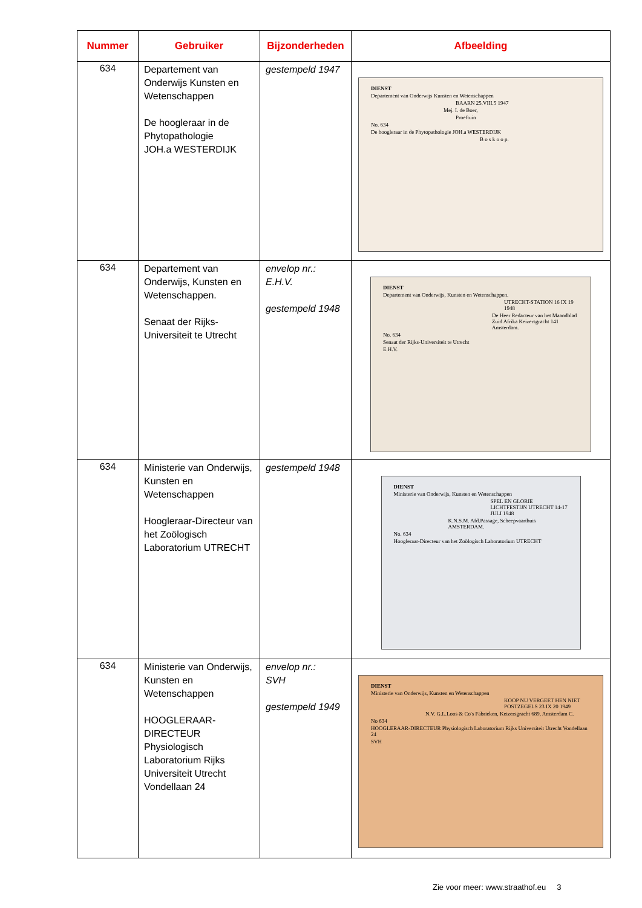| Nummer | Gebruiker | Bijzonderheden | Afbeelding |
| --- | --- | --- | --- |
| 634 | Departement van Onderwijs Kunsten en Wetenschappen De hoogleraar in de Phytopathologie JOH.a WESTERDIJK | gestempeld 1947 | DIENST Departement van Onderwijs Kunsten en Wetenschappen BAARN 25.VIII.5 1947 Mej. I. de Boer, Proeftuin No. 634 De hoogleraar in de Phytopathologie JOH.a WESTERDIJK B o s k o o p. |
| 634 | Departement van Onderwijs, Kunsten en Wetenschappen. Senaat der Rijks-Universiteit te Utrecht | envelop nr.: E.H.V. gestempeld 1948 | DIENST Departement van Onderwijs, Kunsten en Wetenschappen. UTRECHT-STATION 16 IX 19 1948 De Heer Redacteur van het Maandblad Zuid Afrika Keizersgracht 141 Amsterdam. No. 634 Senaat der Rijks-Universiteit te Utrecht E.H.V. |
| 634 | Ministerie van Onderwijs, Kunsten en Wetenschappen Hoogleraar-Directeur van het Zoölogisch Laboratorium UTRECHT | gestempeld 1948 | DIENST Ministerie van Onderwijs, Kunsten en Wetenschappen SPEL EN GLORIE LICHTFESTIJN UTRECHT 14-17 JULI 1948 K.N.S.M. Afd.Passage, Scheepvaarthuis AMSTERDAM. No. 634 Hoogleraar-Directeur van het Zoölogisch Laboratorium UTRECHT |
| 634 | Ministerie van Onderwijs, Kunsten en Wetenschappen HOOGLERAAR-DIRECTEUR Physiologisch Laboratorium Rijks Universiteit Utrecht Vondellaan 24 | envelop nr.: SVH gestempeld 1949 | DIENST Ministerie van Onderwijs, Kunsten en Wetenschappen KOOP NU VERGEET HEN NIET POSTZEGELS 23 IX 20 1949 N.V. G.L.Loos & Co's Fabrieken, Keizersgracht 689, Amsterdam C. No 634 HOOGLERAAR-DIRECTEUR Physiologisch Laboratorium Rijks Universiteit Utrecht Vondellaan 24 SVH |
Zie voor meer: www.straathof.eu 3